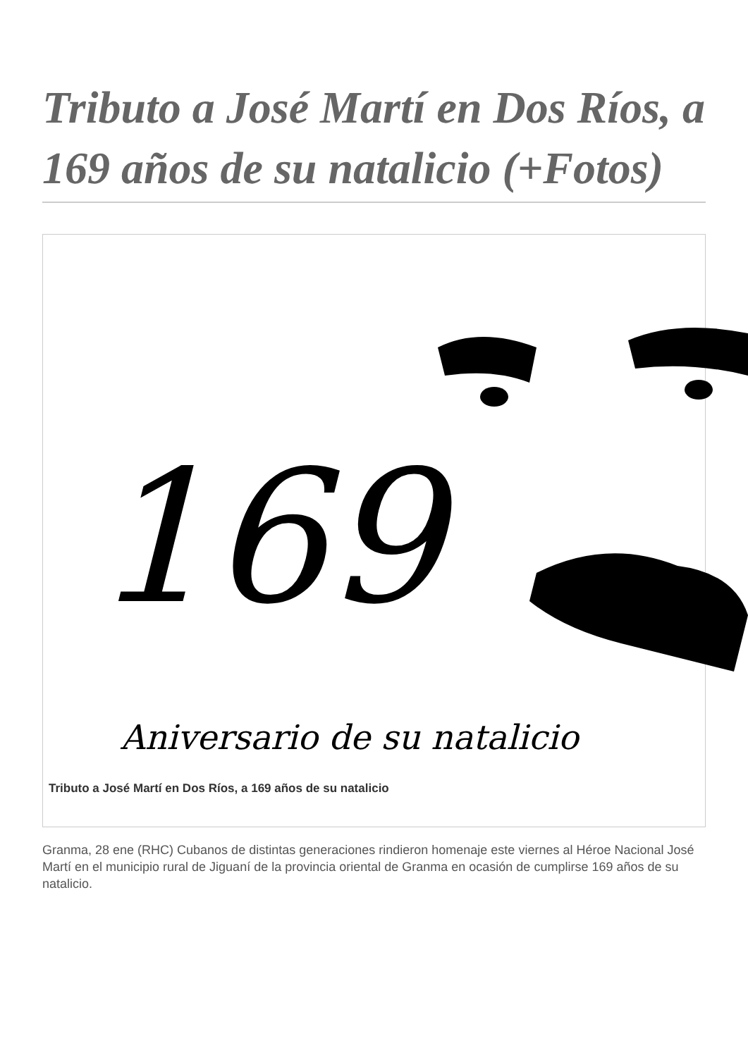Tributo a José Martí en Dos Ríos, a 169 años de su natalicio (+Fotos)
169
Aniversario de su natalicio
Tributo a José Martí en Dos Ríos, a 169 años de su natalicio
Granma, 28 ene (RHC) Cubanos de distintas generaciones rindieron homenaje este viernes al Héroe Nacional José Martí en el municipio rural de Jiguaní de la provincia oriental de Granma en ocasión de cumplirse 169 años de su natalicio.